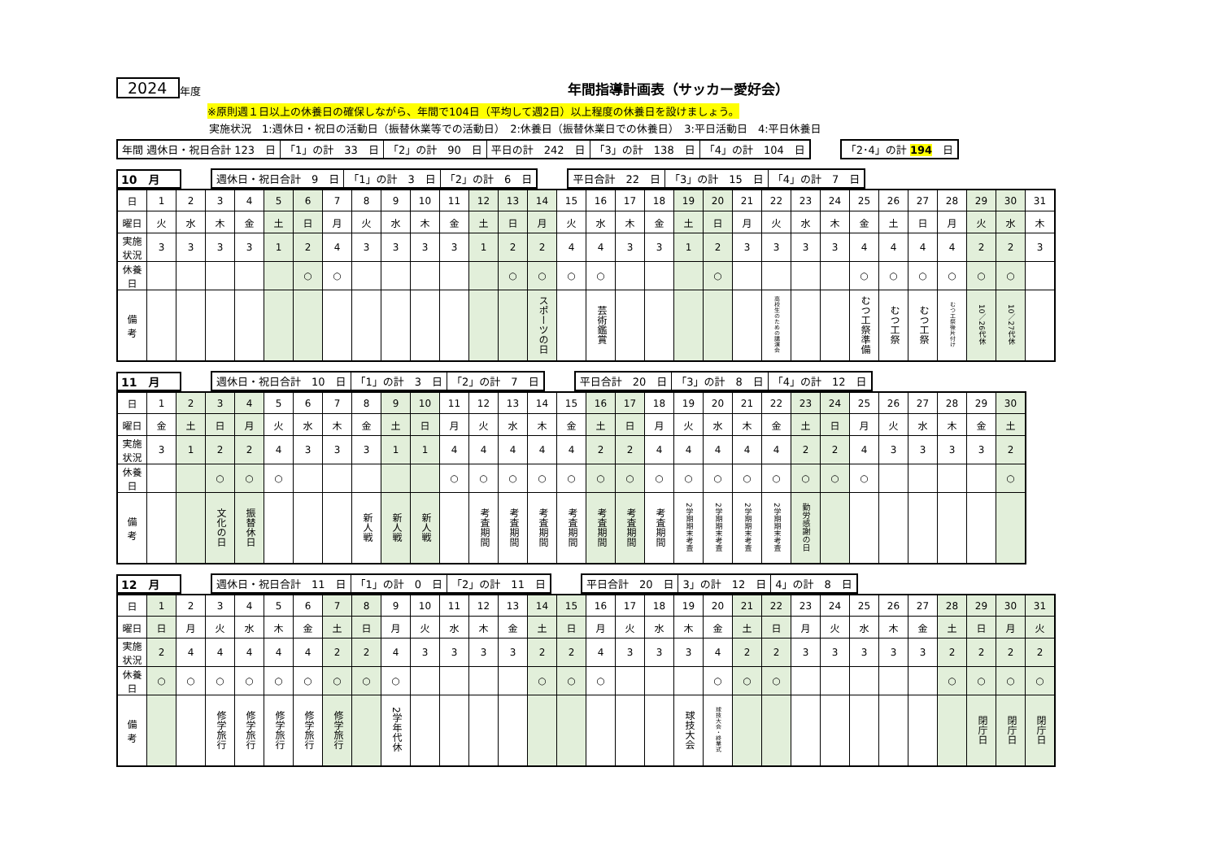2024
年度
年間指導計画表（サッカー愛好会）
※原則週１日以上の休養日の確保しながら、年間で104日（平均して週2日）以上程度の休養日を設けましょう。
実施状況　1:週休日・祝日の活動日（振替休業等での活動日）　2:休養日（振替休業日での休養日）　3:平日活動日　4:平日休養日
年間 週休日・祝日合計 123　日 「1」の計　33　日 「2」の計　90　日 平日の計　242　日 「3」の計　138　日 「4」の計　104　日
「2･4」の計 194　日
10　月
週休日・祝日合計　9　日 「1」の計　3　日 「2」の計　6　日
平日合計　22　日 「3」の計　15　日 「4」の計　7　日
| 日 | 1 | 2 | 3 | 4 | 5 | 6 | 7 | 8 | 9 | 10 | 11 | 12 | 13 | 14 | 15 | 16 | 17 | 18 | 19 | 20 | 21 | 22 | 23 | 24 | 25 | 26 | 27 | 28 | 29 | 30 | 31 |
| 曜日 | 火 | 水 | 木 | 金 | 土 | 日 | 月 | 火 | 水 | 木 | 金 | 土 | 日 | 月 | 火 | 水 | 木 | 金 | 土 | 日 | 月 | 火 | 水 | 木 | 金 | 土 | 日 | 月 | 火 | 水 | 木 |
| 実施 状況 | 3 | 3 | 3 | 3 | 1 | 2 | 4 | 3 | 3 | 3 | 3 | 1 | 2 | 2 | 4 | 4 | 3 | 3 | 1 | 2 | 3 | 3 | 3 | 3 | 4 | 4 | 4 | 4 | 2 | 2 | 3 |
| 休養 日 | | | | | | ○ | ○ | | | | | | ○ | ○ | ○ | ○ | | | | ○ | | | | | ○ | ○ | ○ | ○ | ○ | ○ | |
| 備 考 | | | | | | | | | | | | | | スポーツの日 | | 芸術鑑賞 | | | | | | 高校生のための講演会 | | | むつ工祭準備 | むつ工祭 | むつ工祭 | むつ工祭後片付け | 10／26代休 | 10／27代休 | |
11　月
週休日・祝日合計　10　日 「1」の計　3　日 「2」の計　7　日
平日合計　20　日 「3」の計　8　日 「4」の計　12　日
| 日 | 1 | 2 | 3 | 4 | 5 | 6 | 7 | 8 | 9 | 10 | 11 | 12 | 13 | 14 | 15 | 16 | 17 | 18 | 19 | 20 | 21 | 22 | 23 | 24 | 25 | 26 | 27 | 28 | 29 | 30 |
| 曜日 | 金 | 土 | 日 | 月 | 火 | 水 | 木 | 金 | 土 | 日 | 月 | 火 | 水 | 木 | 金 | 土 | 日 | 月 | 火 | 水 | 木 | 金 | 土 | 日 | 月 | 火 | 水 | 木 | 金 | 土 |
| 実施 状況 | 3 | 1 | 2 | 2 | 4 | 3 | 3 | 3 | 1 | 1 | 4 | 4 | 4 | 4 | 4 | 2 | 2 | 4 | 4 | 4 | 4 | 4 | 2 | 2 | 4 | 3 | 3 | 3 | 3 | 2 |
| 休養 日 | | | ○ | ○ | ○ | | | | | | ○ | ○ | ○ | ○ | ○ | ○ | ○ | ○ | ○ | ○ | ○ | ○ | ○ | ○ | ○ | | | | | ○ |
| 備 考 | | | 文化の日 | 振替休日 | | | | 新人戦 | 新人戦 | 新人戦 | | 考査期間 | 考査期間 | 考査期間 | 考査期間 | 考査期間 | 考査期間 | 考査期間 | 2学期期末考査 | 2学期期末考査 | 2学期期末考査 | 2学期期末考査 | 勤労感謝の日 | | | | | | | |
12　月
週休日・祝日合計　11　日 「1」の計　0　日 「2」の計　11　日
平日合計　20　日 3」の計　12　日 4」の計　8　日
| 日 | 1 | 2 | 3 | 4 | 5 | 6 | 7 | 8 | 9 | 10 | 11 | 12 | 13 | 14 | 15 | 16 | 17 | 18 | 19 | 20 | 21 | 22 | 23 | 24 | 25 | 26 | 27 | 28 | 29 | 30 | 31 |
| 曜日 | 日 | 月 | 火 | 水 | 木 | 金 | 土 | 日 | 月 | 火 | 水 | 木 | 金 | 土 | 日 | 月 | 火 | 水 | 木 | 金 | 土 | 日 | 月 | 火 | 水 | 木 | 金 | 土 | 日 | 月 | 火 |
| 実施 状況 | 2 | 4 | 4 | 4 | 4 | 4 | 2 | 2 | 4 | 3 | 3 | 3 | 3 | 2 | 2 | 4 | 3 | 3 | 3 | 4 | 2 | 2 | 3 | 3 | 3 | 3 | 3 | 2 | 2 | 2 | 2 |
| 休養 日 | ○ | ○ | ○ | ○ | ○ | ○ | ○ | ○ | ○ | | | | | ○ | ○ | ○ | | | | ○ | ○ | ○ | | | | | | ○ | ○ | ○ | ○ |
| 備 考 | | | 修学旅行 | 修学旅行 | 修学旅行 | 修学旅行 | 修学旅行 | | 2学年代休 | | | | | | | | | | 球技大会 | 球技大会・終業式 | | | | | | | | | 閉庁日 | 閉庁日 | 閉庁日 |